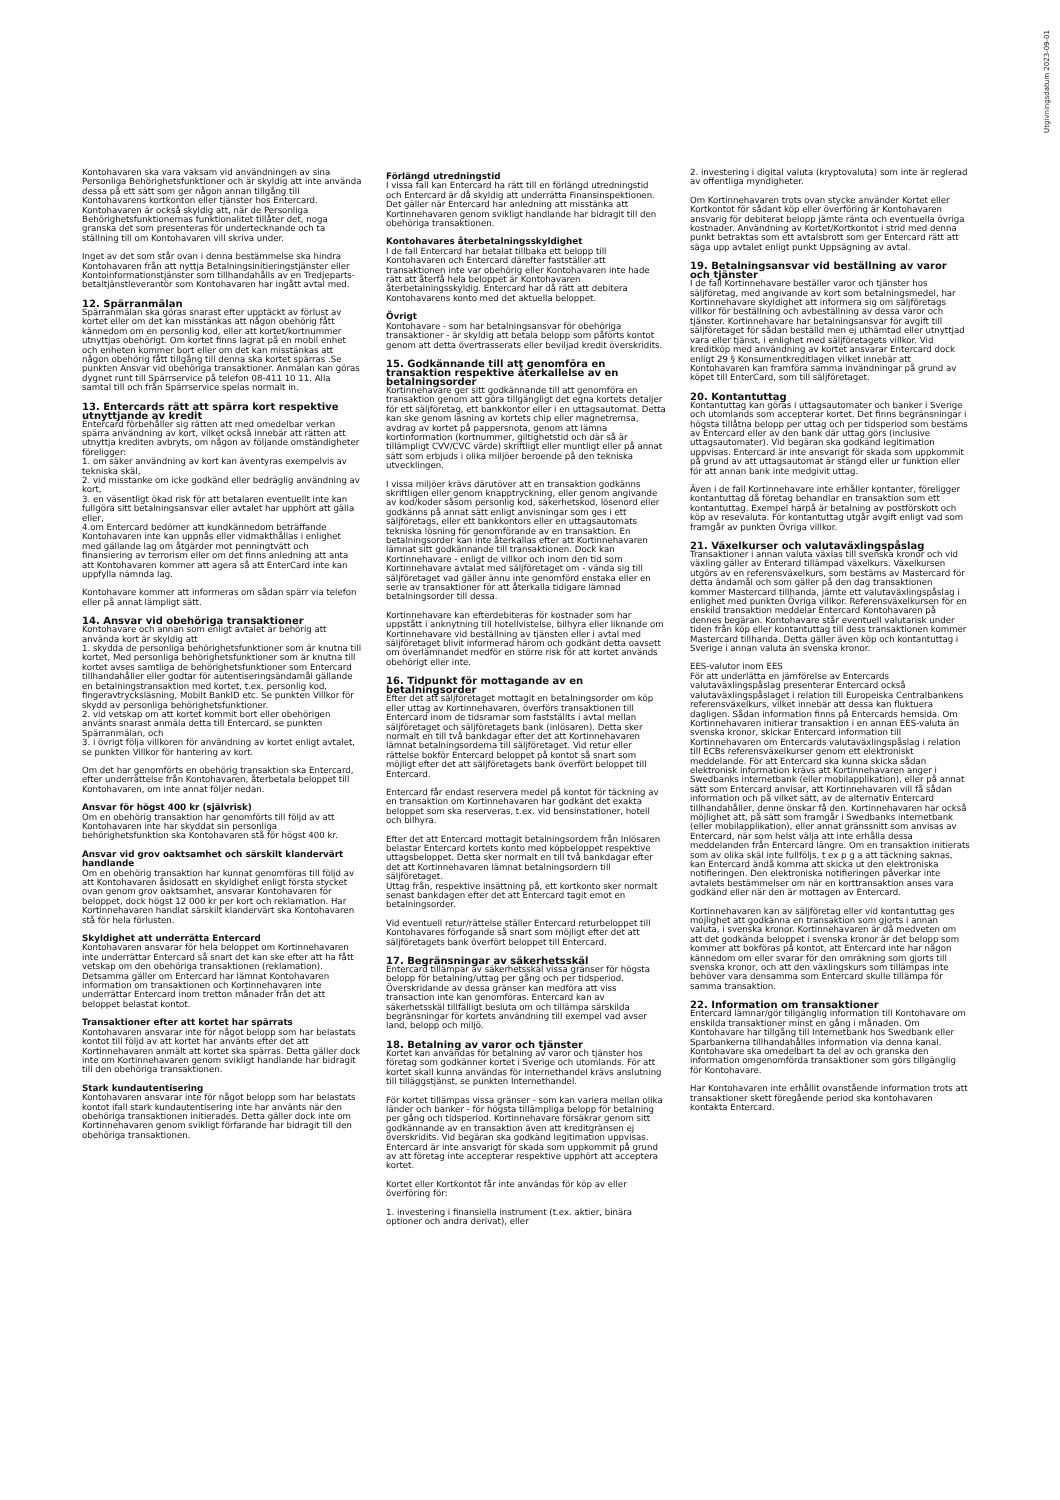Utgivningsdatum 2023-09-01
Kontohavaren ska vara vaksam vid användningen av sina Personliga Behörighetsfunktioner och är skyldig att inte använda dessa på ett sätt som ger någon annan tillgång till Kontohavarens kortkonton eller tjänster hos Entercard. Kontohavaren är också skyldig att, när de Personliga Behörighetsfunktionernas funktionalitet tillåter det, noga granska det som presenteras för undertecknande och ta ställning till om Kontohavaren vill skriva under.
Inget av det som står ovan i denna bestämmelse ska hindra Kontohavaren från att nyttja Betalningsinitieringstjänster eller Kontoinformationstjänster som tillhandahålls av en Tredjeparts-betaltjänstleverantör som Kontohavaren har ingått avtal med.
12. Spärranmälan
Spärranmälan ska göras snarast efter upptäckt av förlust av kortet eller om det kan misstänkas att någon obehörig fått kännedom om en personlig kod, eller att kortet/kortnummer utnyttjas obehörigt. Om kortet finns lagrat på en mobil enhet och enheten kommer bort eller om det kan misstänkas att någon obehörig fått tillgång till denna ska kortet spärras .Se punkten Ansvar vid obehöriga transaktioner. Anmälan kan göras dygnet runt till Spärrservice på telefon 08-411 10 11. Alla samtal till och från Spärrservice spelas normalt in.
13. Entercards rätt att spärra kort respektive utnyttjande av kredit
Entercard förbehåller sig rätten att med omedelbar verkan spärra användning av kort, vilket också innebär att rätten att utnyttja krediten avbryts, om någon av följande omständigheter föreligger:
1. om säker användning av kort kan äventyras exempelvis av tekniska skäl,
2. vid misstanke om icke godkänd eller bedräglig användning av kort,
3. en väsentligt ökad risk för att betalaren eventuellt inte kan fullgöra sitt betalningsansvar eller avtalet har upphört att gälla eller,
4.om Entercard bedömer att kundkännedom beträffande Kontohavaren inte kan uppnås eller vidmakthållas i enlighet med gällande lag om åtgärder mot penningtvätt och finansiering av terrorism eller om det finns anledning att anta att Kontohavaren kommer att agera så att EnterCard inte kan uppfylla nämnda lag.
Kontohavare kommer att informeras om sådan spärr via telefon eller på annat lämpligt sätt.
14. Ansvar vid obehöriga transaktioner
Kontohavare och annan som enligt avtalet är behörig att använda kort är skyldig att
1. skydda de personliga behörighetsfunktioner som är knutna till kortet, Med personliga behörighetsfunktioner som är knutna till kortet avses samtliga de behörighetsfunktioner som Entercard tillhandahåller eller godtar för autentiseringsändamål gällande en betalningstransaktion med kortet, t.ex. personlig kod, fingeravtrycksläsning, Mobilt BankID etc. Se punkten Villkor för skydd av personliga behörighetsfunktioner.
2. vid vetskap om att kortet kommit bort eller obehörigen använts snarast anmäla detta till Entercard, se punkten Spärranmälan, och
3. i övrigt följa villkoren för användning av kortet enligt avtalet, se punkten Villkor för hantering av kort.
Om det har genomförts en obehörig transaktion ska Entercard, efter underrättelse från Kontohavaren, återbetala beloppet till Kontohavaren, om inte annat följer nedan.
Ansvar för högst 400 kr (självrisk)
Om en obehörig transaktion har genomförts till följd av att Kontohavaren inte har skyddat sin personliga behörighetsfunktion ska Kontohavaren stå för högst 400 kr.
Ansvar vid grov oaktsamhet och särskilt klandervärt handlande
Om en obehörig transaktion har kunnat genomföras till följd av att Kontohavaren åsidosatt en skyldighet enligt första stycket ovan genom grov oaktsamhet, ansvarar Kontohavaren för beloppet, dock högst 12 000 kr per kort och reklamation. Har Kortinnehavaren handlat särskilt klandervärt ska Kontohavaren stå för hela förlusten.
Skyldighet att underrätta Entercard
Kontohavaren ansvarar för hela beloppet om Kortinnehavaren inte underrättar Entercard så snart det kan ske efter att ha fått vetskap om den obehöriga transaktionen (reklamation). Detsamma gäller om Entercard har lämnat Kontohavaren information om transaktionen och Kortinnehavaren inte underrättar Entercard inom tretton månader från det att beloppet belastat kontot.
Transaktioner efter att kortet har spärrats
Kontohavaren ansvarar inte för något belopp som har belastats kontot till följd av att kortet har använts efter det att Kortinnehavaren anmält att kortet ska spärras. Detta gäller dock inte om Kortinnehavaren genom svikligt handlande har bidragit till den obehöriga transaktionen.
Stark kundautentisering
Kontohavaren ansvarar inte för något belopp som har belastats kontot ifall stark kundautentisering inte har använts när den obehöriga transaktionen initierades. Detta gäller dock inte om Kortinnehavaren genom svikligt förfarande har bidragit till den obehöriga transaktionen.
Förlängd utredningstid
I vissa fall kan Entercard ha rätt till en förlängd utredningstid och Entercard är då skyldig att underrätta Finansinspektionen. Det gäller när Entercard har anledning att misstänka att Kortinnehavaren genom svikligt handlande har bidragit till den obehöriga transaktionen.
Kontohavares återbetalningsskyldighet
I de fall Entercard har betalat tillbaka ett belopp till Kontohavaren och Entercard därefter fastställer att transaktionen inte var obehörig eller Kontohavaren inte hade rätt att återfå hela beloppet är Kontohavaren återbetalningsskyldig. Entercard har då rätt att debitera Kontohavarens konto med det aktuella beloppet.
Övrigt
Kontohavare - som har betalningsansvar för obehöriga transaktioner - är skyldig att betala belopp som påförts kontot genom att detta övertrasserats eller beviljad kredit överskridits.
15. Godkännande till att genomföra en transaktion respektive återkallelse av en betalningsorder
Kortinnehavare ger sitt godkännande till att genomföra en transaktion genom att göra tillgängligt det egna kortets detaljer för ett säljföretag, ett bankkontor eller i en uttagsautomat. Detta kan ske genom läsning av kortets chip eller magnetremsa, avdrag av kortet på pappersnota, genom att lämna kortinformation (kortnummer, giltighetstid och där så är tillämpligt CVV/CVC värde) skriftligt eller muntligt eller på annat sätt som erbjuds i olika miljöer beroende på den tekniska utvecklingen.
I vissa miljöer krävs därutöver att en transaktion godkänns skriftligen eller genom knapptryckning, eller genom angivande av kod/koder såsom personlig kod, säkerhetskod, lösenord eller godkänns på annat sätt enligt anvisningar som ges i ett säljföretags, eller ett bankkontors eller en uttagsautomats tekniska lösning för genomförande av en transaktion. En betalningsorder kan inte återkallas efter att Kortinnehavaren lämnat sitt godkännande till transaktionen. Dock kan Kortinnehavare - enligt de villkor och inom den tid som Kortinnehavare avtalat med säljföretaget om - vända sig till säljföretaget vad gäller ännu inte genomförd enstaka eller en serie av transaktioner för att återkalla tidigare lämnad betalningsorder till dessa.
Kortinnehavare kan efterdebiteras för kostnader som har uppstått i anknytning till hotellvistelse, bilhyra eller liknande om Kortinnehavare vid beställning av tjänsten eller i avtal med säljföretaget blivit informerad härom och godkänt detta oavsett om överlämnandet medför en större risk för att kortet används obehörigt eller inte.
16. Tidpunkt för mottagande av en betalningsorder
Efter det att säljföretaget mottagit en betalningsorder om köp eller uttag av Kortinnehavaren, överförs transaktionen till Entercard inom de tidsramar som fastställts i avtal mellan säljföretaget och säljföretagets bank (inlösaren). Detta sker normalt en till två bankdagar efter det att Kortinnehavaren lämnat betalningsorderna till säljföretaget. Vid retur eller rättelse bokför Entercard beloppet på kontot så snart som möjligt efter det att säljföretagets bank överfört beloppet till Entercard.
Entercard får endast reservera medel på kontot för täckning av en transaktion om Kortinnehavaren har godkänt det exakta beloppet som ska reserveras, t.ex. vid bensinstationer, hotell och bilhyra.
Efter det att Entercard mottagit betalningsordern från Inlösaren belastar Entercard kortets konto med köpbeloppet respektive uttagsbeloppet. Detta sker normalt en till två bankdagar efter det att Kortinnehavaren lämnat betalningsordern till säljföretaget.
Uttag från, respektive insättning på, ett kortkonto sker normalt senast bankdagen efter det att Entercard tagit emot en betalningsorder.
Vid eventuell retur/rättelse ställer Entercard returbeloppet till Kontohavares förfogande så snart som möjligt efter det att säljföretagets bank överfört beloppet till Entercard.
17. Begränsningar av säkerhetsskäl
Entercard tillämpar av säkerhetsskäl vissa gränser för högsta belopp för betalning/uttag per gång och per tidsperiod. Överskridande av dessa gränser kan medföra att viss transaction inte kan genomföras. Entercard kan av säkerhetsskäl tillfälligt besluta om och tillämpa särskilda begränsningar för kortets användning till exempel vad avser land, belopp och miljö.
18. Betalning av varor och tjänster
Kortet kan användas för betalning av varor och tjänster hos företag som godkänner kortet i Sverige och utomlands. För att kortet skall kunna användas för internethandel krävs anslutning till tilläggstjänst, se punkten Internethandel.
För kortet tillämpas vissa gränser - som kan variera mellan olika länder och banker - för högsta tillämpliga belopp för betalning per gång och tidsperiod. Kortinnehavare försäkrar genom sitt godkännande av en transaktion även att kreditgränsen ej överskridits. Vid begäran ska godkänd legitimation uppvisas. Entercard är inte ansvarigt för skada som uppkommit på grund av att företag inte accepterar respektive upphört att acceptera kortet.
Kortet eller Kortkontot får inte användas för köp av eller överföring för:
1. investering i finansiella instrument (t.ex. aktier, binära optioner och andra derivat), eller
2. investering i digital valuta (kryptovaluta) som inte är reglerad av offentliga myndigheter.
Om Kortinnehavaren trots ovan stycke använder Kortet eller Kortkontot för sådant köp eller överföring är Kontohavaren ansvarig för debiterat belopp jämte ränta och eventuella övriga kostnader. Användning av Kortet/Kortkontot i strid med denna punkt betraktas som ett avtalsbrott som ger Entercard rätt att säga upp avtalet enligt punkt Uppsägning av avtal.
19. Betalningsansvar vid beställning av varor och tjänster
I de fall Kortinnehavare beställer varor och tjänster hos säljföretag, med angivande av kort som betalningsmedel, har Kortinnehavare skyldighet att informera sig om säljföretags villkor för beställning och avbeställning av dessa varor och tjänster. Kortinnehavare har betalningsansvar för avgift till säljföretaget för sådan beställd men ej uthämtad eller utnyttjad vara eller tjänst, i enlighet med säljföretagets villkor. Vid kreditköp med användning av kortet ansvarar Entercard dock enligt 29 § Konsumentkreditlagen vilket innebär att Kontohavaren kan framföra samma invändningar på grund av köpet till EnterCard, som till säljföretaget.
20. Kontantuttag
Kontantuttag kan göras i uttagsautomater och banker i Sverige och utomlands som accepterar kortet. Det finns begränsningar i högsta tillåtna belopp per uttag och per tidsperiod som bestäms av Entercard eller av den bank där uttag görs (inclusive uttagsautomater). Vid begäran ska godkänd legitimation uppvisas. Entercard är inte ansvarigt för skada som uppkommit på grund av att uttagsautomat är stängd eller ur funktion eller för att annan bank inte medgivit uttag.
Även i de fall Kortinnehavare inte erhåller kontanter, föreligger kontantuttag då företag behandlar en transaktion som ett kontantuttag. Exempel härpå är betalning av postförskott och köp av resevaluta. För kontantuttag utgår avgift enligt vad som framgår av punkten Övriga villkor.
21. Växelkurser och valutaväxlingspåslag
Transaktioner i annan valuta växlas till svenska kronor och vid växling gäller av Enterard tillämpad växelkurs. Växelkursen utgörs av en referensväxelkurs, som bestäms av Mastercard för detta ändamål och som gäller på den dag transaktionen kommer Mastercard tillhanda, jämte ett valutaväxlingspåslag i enlighet med punkten Övriga villkor. Referensväxelkursen för en enskild transaktion meddelar Entercard Kontohavaren på dennes begäran. Kontohavare står eventuell valutarisk under tiden från köp eller kontantuttag till dess transaktionen kommer Mastercard tillhanda. Detta gäller även köp och kontantuttag i Sverige i annan valuta än svenska kronor.
EES-valutor inom EES
För att underlätta en jämförelse av Entercards valutaväxlingspåslag presenterar Entercard också valutaväxlingspåslaget i relation till Europeiska Centralbankens referensväxelkurs, vilket innebär att dessa kan fluktuera dagligen. Sådan information finns på Entercards hemsida. Om Kortinnehavaren initierar transaktion i en annan EES-valuta än svenska kronor, skickar Entercard information till Kortinnehavaren om Entercards valutaväxlingspåslag i relation till ECBs referensväxelkurser genom ett elektroniskt meddelande. För att Entercard ska kunna skicka sådan elektronisk information krävs att Kortinnehavaren anger i Swedbanks internetbank (eller mobilapplikation), eller på annat sätt som Entercard anvisar, att Kortinnehavaren vill få sådan information och på vilket sätt, av de alternativ Entercard tillhandahåller, denne önskar få den. Kortinnehavaren har också möjlighet att, på sätt som framgår i Swedbanks internetbank (eller mobilapplikation), eller annat gränssnitt som anvisas av Entercard, när som helst välja att inte erhålla dessa meddelanden från Entercard längre. Om en transaktion initierats som av olika skäl inte fullföljs, t ex p g a att täckning saknas, kan Entercard ändå komma att skicka ut den elektroniska notifieringen. Den elektroniska notifieringen påverkar inte avtalets bestämmelser om när en korttransaktion anses vara godkänd eller när den är mottagen av Entercard.
Kortinnehavaren kan av säljföretag eller vid kontantuttag ges möjlighet att godkänna en transaktion som gjorts i annan valuta, i svenska kronor. Kortinnehavaren är då medveten om att det godkända beloppet i svenska kronor är det belopp som kommer att bokföras på kontot, att Entercard inte har någon kännedom om eller svarar för den omräkning som gjorts till svenska kronor, och att den växlingskurs som tillämpas inte behöver vara densamma som Entercard skulle tillämpa för samma transaktion.
22. Information om transaktioner
Entercard lämnar/gör tillgänglig information till Kontohavare om enskilda transaktioner minst en gång i månaden. Om Kontohavare har tillgång till Internetbank hos Swedbank eller Sparbankerna tillhandahålles information via denna kanal. Kontohavare ska omedelbart ta del av och granska den information omgenomförda transaktioner som görs tillgänglig för Kontohavare.
Har Kontohavaren inte erhållit ovanstående information trots att transaktioner skett föregående period ska kontohavaren kontakta Entercard.